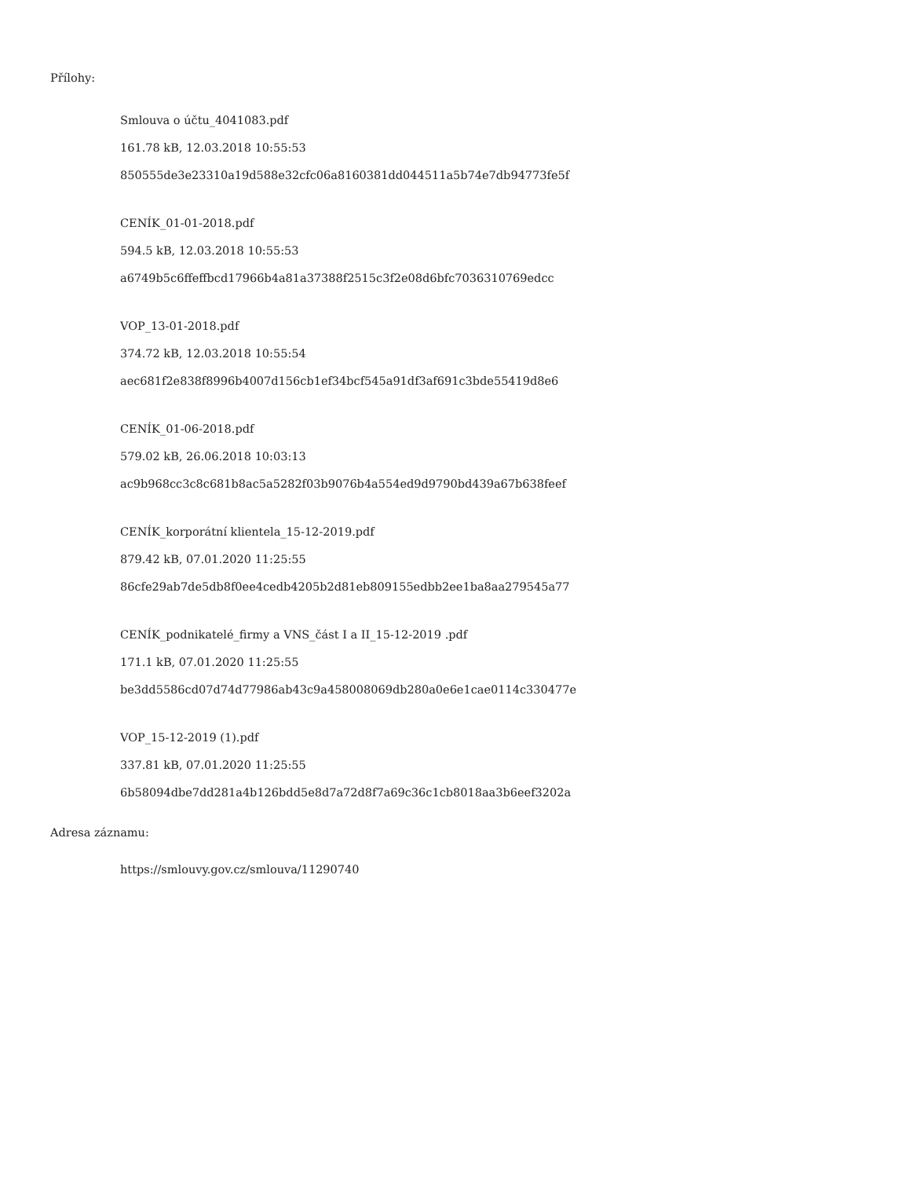Přílohy:
Smlouva o účtu_4041083.pdf
161.78 kB, 12.03.2018 10:55:53
850555de3e23310a19d588e32cfc06a8160381dd044511a5b74e7db94773fe5f
CENÍK_01-01-2018.pdf
594.5 kB, 12.03.2018 10:55:53
a6749b5c6ffeffbcd17966b4a81a37388f2515c3f2e08d6bfc7036310769edcc
VOP_13-01-2018.pdf
374.72 kB, 12.03.2018 10:55:54
aec681f2e838f8996b4007d156cb1ef34bcf545a91df3af691c3bde55419d8e6
CENÍK_01-06-2018.pdf
579.02 kB, 26.06.2018 10:03:13
ac9b968cc3c8c681b8ac5a5282f03b9076b4a554ed9d9790bd439a67b638feef
CENÍK_korporátní klientela_15-12-2019.pdf
879.42 kB, 07.01.2020 11:25:55
86cfe29ab7de5db8f0ee4cedb4205b2d81eb809155edbb2ee1ba8aa279545a77
CENÍK_podnikatelé_firmy a VNS_část I a II_15-12-2019 .pdf
171.1 kB, 07.01.2020 11:25:55
be3dd5586cd07d74d77986ab43c9a458008069db280a0e6e1cae0114c330477e
VOP_15-12-2019 (1).pdf
337.81 kB, 07.01.2020 11:25:55
6b58094dbe7dd281a4b126bdd5e8d7a72d8f7a69c36c1cb8018aa3b6eef3202a
Adresa záznamu:
https://smlouvy.gov.cz/smlouva/11290740